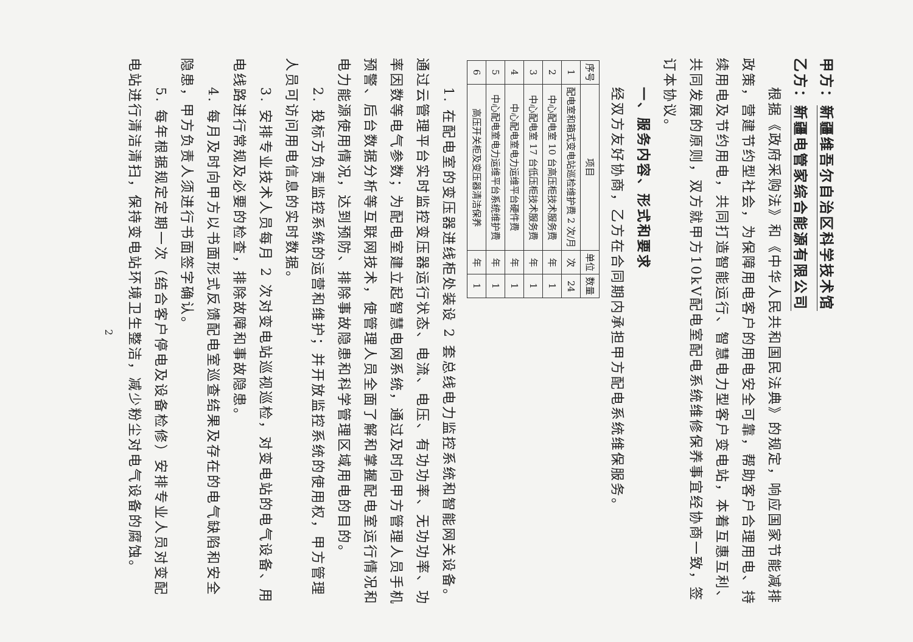甲方：新疆维吾尔自治区科学技术馆
乙方：新疆电管家综合能源有限公司
根据《政府采购法》和《中华人民共和国民法典》的规定，响应国家节能减排政策，营建节约型社会，为保障用电客户的用电安全可靠，帮助客户合理用电、持续用电及节约用电，共同打造智能运行、智慧电力型客户变电站，本着互惠互利、共同发展的原则，双方就甲方10kV配电室配电系统维修保养事宜经协商一致，签订本协议。
一、服务内容、形式和要求
经双方友好协商，乙方在合同期内承担甲方配电系统维保服务。
| 序号 | 项目 | 单位 | 数量 |
| --- | --- | --- | --- |
| 1 | 配电室和箱式变电站巡检维护费 2 次/月 | 次 | 24 |
| 2 | 中心配电室 10 台高压柜技术服务费 | 年 | 1 |
| 3 | 中心配电室 17 台低压柜技术服务费 | 年 | 1 |
| 4 | 中心配电室电力运维平台硬件费 | 年 | 1 |
| 5 | 中心配电室电力运维平台系统维护费 | 年 | 1 |
| 6 | 高压开关柜及变压器清洁保养 | 年 | 1 |
1. 在配电室的变压器进线柜处装设 2 套总线电力监控系统和智能网关设备。通过云管理平台实时监控变压器运行状态、电流、电压、有功功率、无功功率、功率因数等电气参数；为配电室建立起智慧电网系统，通过及时向甲方管理人员手机预警、后台数据分析等互联网技术，使管理人员全面了解和掌握配电室运行情况和电力能源使用情况，达到预防、排除事故隐患和科学管理区域用电的目的。
2. 投标方负责监控系统的运营和维护；并开放监控系统的使用权，甲方管理人员可访问用电信息的实时数据。
3. 安排专业技术人员每月 2 次对变电站巡视巡检，对变电站的电气设备、用电线路进行常规及必要的检查，排除故障和事故隐患。
4. 每月及时向甲方以书面形式反馈配电室巡查结果及存在的电气缺陷和安全隐患，甲方负责人须进行书面签字确认。
5. 每年根据规定定期一次（结合客户停电及设备检修）安排专业人员对变配电站进行清洁清扫，保持变电站环境卫生整洁，减少粉尘对电气设备的腐蚀。
2